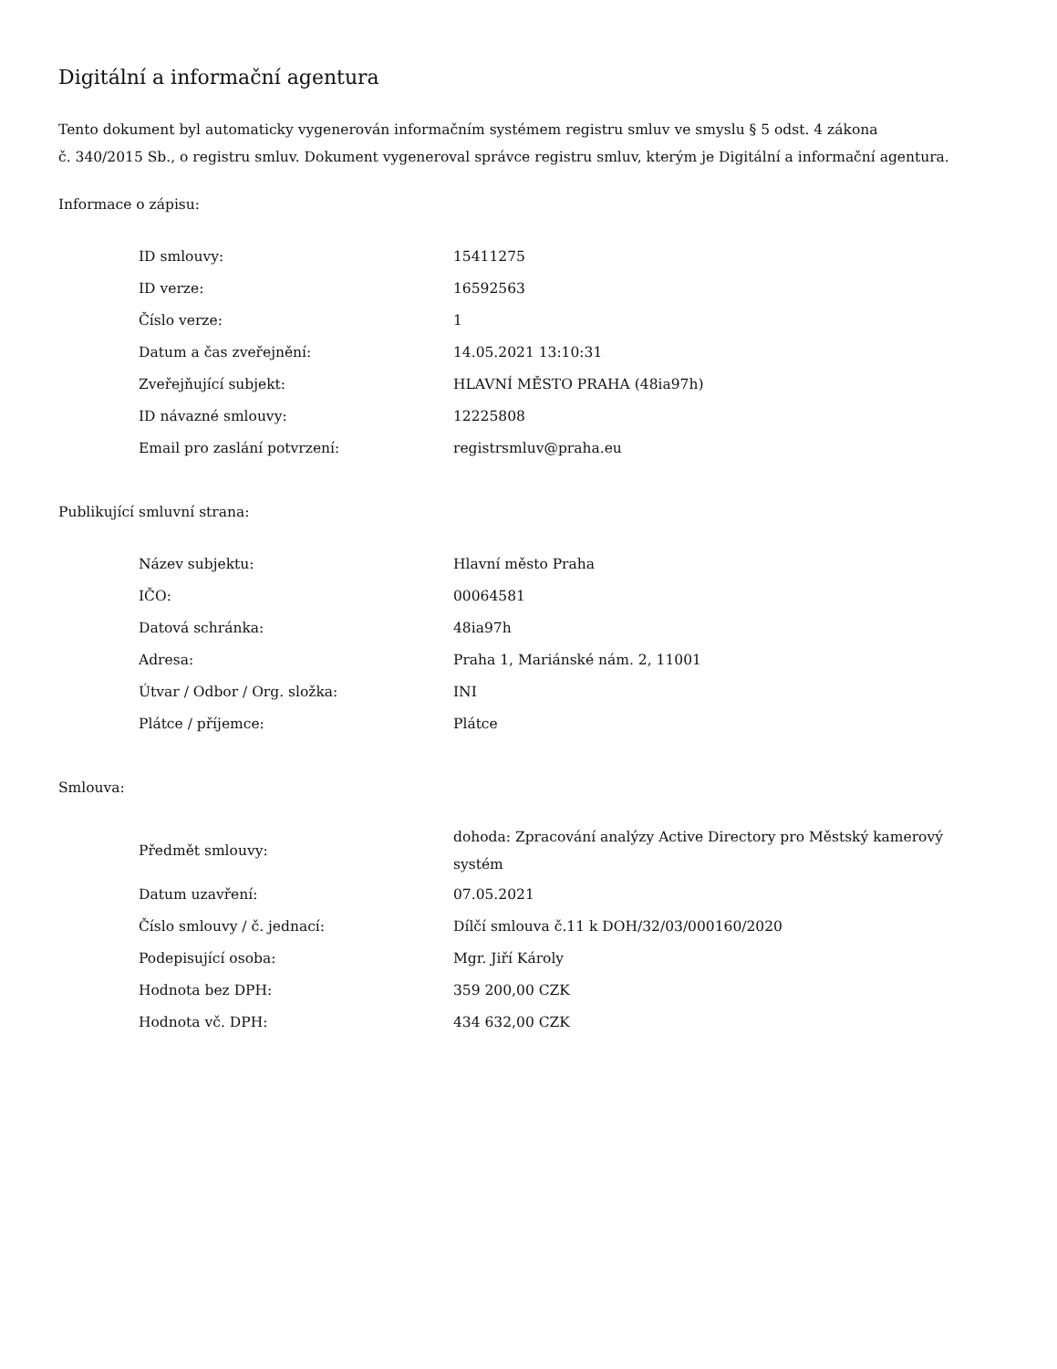Digitální a informační agentura
Tento dokument byl automaticky vygenerován informačním systémem registru smluv ve smyslu § 5 odst. 4 zákona
č. 340/2015 Sb., o registru smluv. Dokument vygeneroval správce registru smluv, kterým je Digitální a informační agentura.
Informace o zápisu:
| ID smlouvy: | 15411275 |
| ID verze: | 16592563 |
| Číslo verze: | 1 |
| Datum a čas zveřejnění: | 14.05.2021 13:10:31 |
| Zveřejňující subjekt: | HLAVNÍ MĚSTO PRAHA (48ia97h) |
| ID návazné smlouvy: | 12225808 |
| Email pro zaslání potvrzení: | registrsmluv@praha.eu |
Publikující smluvní strana:
| Název subjektu: | Hlavní město Praha |
| IČO: | 00064581 |
| Datová schránka: | 48ia97h |
| Adresa: | Praha 1, Mariánské nám. 2, 11001 |
| Útvar / Odbor / Org. složka: | INI |
| Plátce / příjemce: | Plátce |
Smlouva:
| Předmět smlouvy: | dohoda: Zpracování analýzy Active Directory pro Městský kamerový systém |
| Datum uzavření: | 07.05.2021 |
| Číslo smlouvy / č. jednací: | Dílčí smlouva č.11 k DOH/32/03/000160/2020 |
| Podepisující osoba: | Mgr. Jiří Károly |
| Hodnota bez DPH: | 359 200,00 CZK |
| Hodnota vč. DPH: | 434 632,00 CZK |